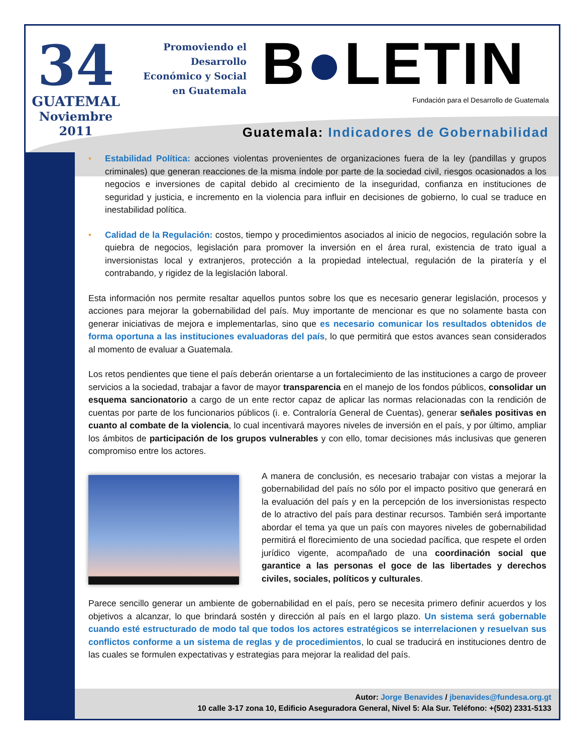34
GUATEMAL
Noviembre
2011
Promoviendo el
Desarrollo
Económico y Social
en Guatemala
B●LETIN
Fundación para el Desarrollo de Guatemala
Guatemala: Indicadores de Gobernabilidad
• Estabilidad Política: acciones violentas provenientes de organizaciones fuera de la ley (pandillas y grupos criminales) que generan reacciones de la misma índole por parte de la sociedad civil, riesgos ocasionados a los negocios e inversiones de capital debido al crecimiento de la inseguridad, confianza en instituciones de seguridad y justicia, e incremento en la violencia para influir en decisiones de gobierno, lo cual se traduce en inestabilidad política.
• Calidad de la Regulación: costos, tiempo y procedimientos asociados al inicio de negocios, regulación sobre la quiebra de negocios, legislación para promover la inversión en el área rural, existencia de trato igual a inversionistas local y extranjeros, protección a la propiedad intelectual, regulación de la piratería y el contrabando, y rigidez de la legislación laboral.
Esta información nos permite resaltar aquellos puntos sobre los que es necesario generar legislación, procesos y acciones para mejorar la gobernabilidad del país. Muy importante de mencionar es que no solamente basta con generar iniciativas de mejora e implementarlas, sino que es necesario comunicar los resultados obtenidos de forma oportuna a las instituciones evaluadoras del país, lo que permitirá que estos avances sean considerados al momento de evaluar a Guatemala.
Los retos pendientes que tiene el país deberán orientarse a un fortalecimiento de las instituciones a cargo de proveer servicios a la sociedad, trabajar a favor de mayor transparencia en el manejo de los fondos públicos, consolidar un esquema sancionatorio a cargo de un ente rector capaz de aplicar las normas relacionadas con la rendición de cuentas por parte de los funcionarios públicos (i. e. Contraloría General de Cuentas), generar señales positivas en cuanto al combate de la violencia, lo cual incentivará mayores niveles de inversión en el país, y por último, ampliar los ámbitos de participación de los grupos vulnerables y con ello, tomar decisiones más inclusivas que generen compromiso entre los actores.
A manera de conclusión, es necesario trabajar con vistas a mejorar la gobernabilidad del país no sólo por el impacto positivo que generará en la evaluación del país y en la percepción de los inversionistas respecto de lo atractivo del país para destinar recursos. También será importante abordar el tema ya que un país con mayores niveles de gobernabilidad permitirá el florecimiento de una sociedad pacífica, que respete el orden jurídico vigente, acompañado de una coordinación social que garantice a las personas el goce de las libertades y derechos civiles, sociales, políticos y culturales.
Parece sencillo generar un ambiente de gobernabilidad en el país, pero se necesita primero definir acuerdos y los objetivos a alcanzar, lo que brindará sostén y dirección al país en el largo plazo. Un sistema será gobernable cuando esté estructurado de modo tal que todos los actores estratégicos se interrelacionen y resuelvan sus conflictos conforme a un sistema de reglas y de procedimientos, lo cual se traducirá en instituciones dentro de las cuales se formulen expectativas y estrategias para mejorar la realidad del país.
Autor: Jorge Benavides / jbenavides@fundesa.org.gt
10 calle 3-17 zona 10, Edificio Aseguradora General, Nivel 5: Ala Sur. Teléfono: +(502) 2331-5133